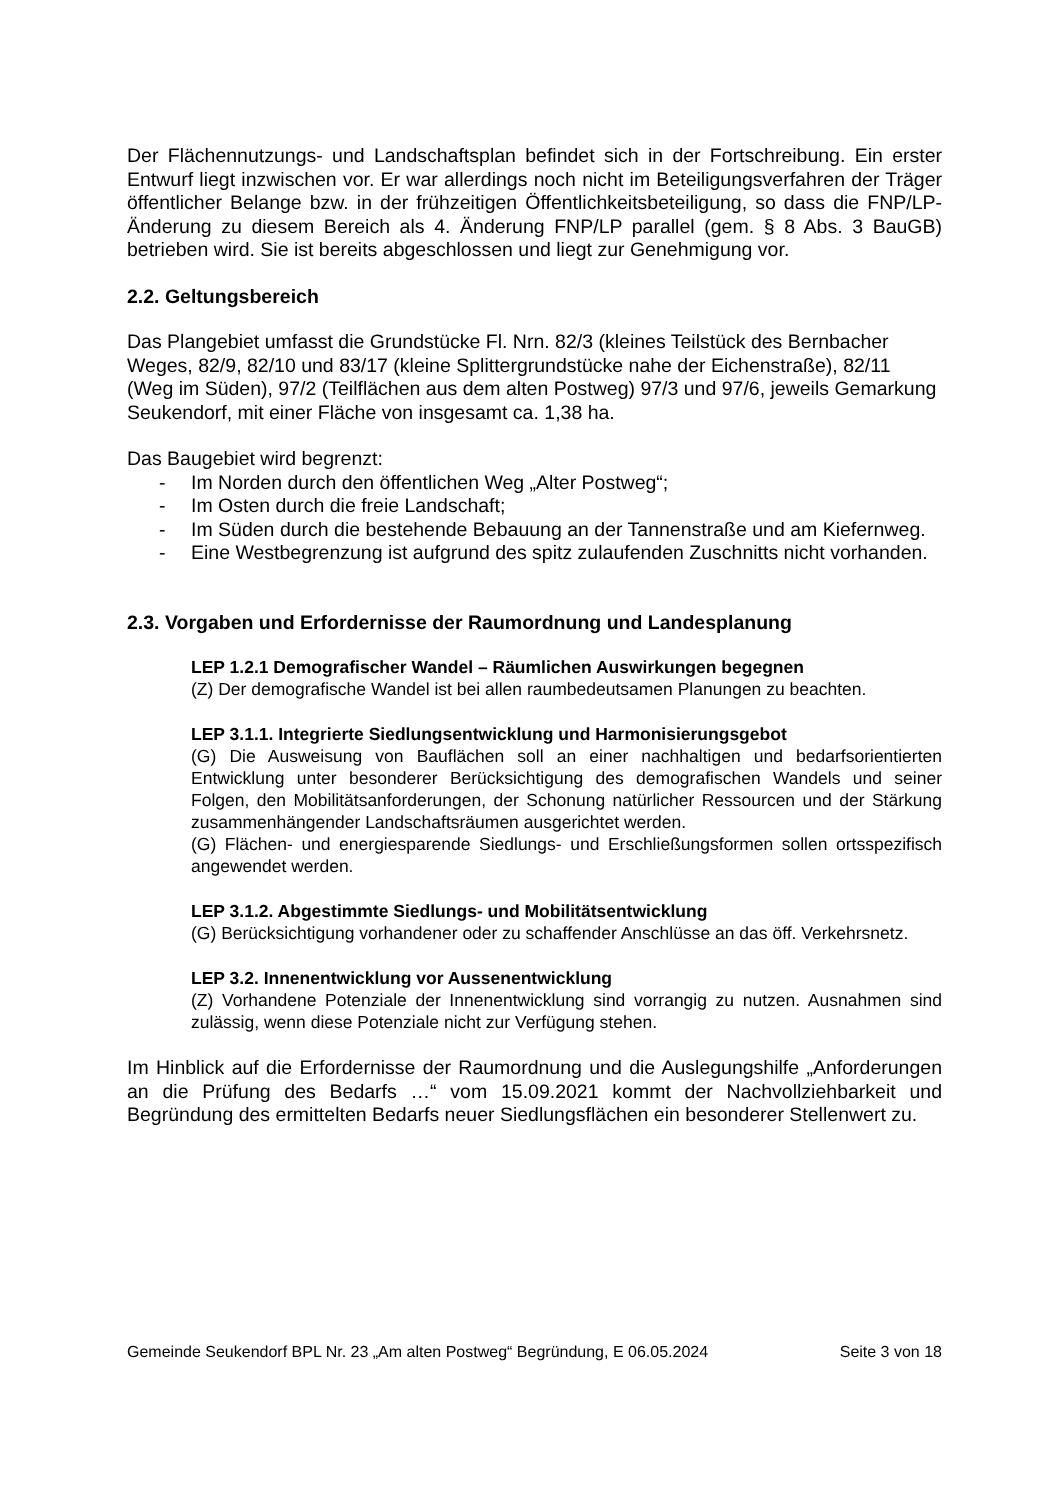Der Flächennutzungs- und Landschaftsplan befindet sich in der Fortschreibung. Ein erster Entwurf liegt inzwischen vor. Er war allerdings noch nicht im Beteiligungsverfahren der Träger öffentlicher Belange bzw. in der frühzeitigen Öffentlichkeitsbeteiligung, so dass die FNP/LP-Änderung zu diesem Bereich als 4. Änderung FNP/LP parallel (gem. § 8 Abs. 3 BauGB) betrieben wird. Sie ist bereits abgeschlossen und liegt zur Genehmigung vor.
2.2. Geltungsbereich
Das Plangebiet umfasst die Grundstücke Fl. Nrn. 82/3 (kleines Teilstück des Bernbacher Weges, 82/9, 82/10 und 83/17 (kleine Splittergrundstücke nahe der Eichenstraße), 82/11 (Weg im Süden), 97/2 (Teilflächen aus dem alten Postweg) 97/3 und 97/6, jeweils Gemarkung Seukendorf, mit einer Fläche von insgesamt ca. 1,38 ha.
Das Baugebiet wird begrenzt:
- Im Norden durch den öffentlichen Weg „Alter Postweg“;
- Im Osten durch die freie Landschaft;
- Im Süden durch die bestehende Bebauung an der Tannenstraße und am Kiefernweg.
- Eine Westbegrenzung ist aufgrund des spitz zulaufenden Zuschnitts nicht vorhanden.
2.3. Vorgaben und Erfordernisse der Raumordnung und Landesplanung
LEP 1.2.1 Demografischer Wandel – Räumlichen Auswirkungen begegnen
(Z) Der demografische Wandel ist bei allen raumbedeutsamen Planungen zu beachten.
LEP 3.1.1. Integrierte Siedlungsentwicklung und Harmonisierungsgebot
(G) Die Ausweisung von Bauflächen soll an einer nachhaltigen und bedarfsorientierten Entwicklung unter besonderer Berücksichtigung des demografischen Wandels und seiner Folgen, den Mobilitätsanforderungen, der Schonung natürlicher Ressourcen und der Stärkung zusammenhängender Landschaftsräumen ausgerichtet werden.
(G) Flächen- und energiesparende Siedlungs- und Erschließungsformen sollen ortsspezifisch angewendet werden.
LEP 3.1.2. Abgestimmte Siedlungs- und Mobilitätsentwicklung
(G) Berücksichtigung vorhandener oder zu schaffender Anschlüsse an das öff. Verkehrsnetz.
LEP 3.2. Innenentwicklung vor Aussenentwicklung
(Z) Vorhandene Potenziale der Innenentwicklung sind vorrangig zu nutzen. Ausnahmen sind zulässig, wenn diese Potenziale nicht zur Verfügung stehen.
Im Hinblick auf die Erfordernisse der Raumordnung und die Auslegungshilfe „Anforderungen an die Prüfung des Bedarfs …“ vom 15.09.2021 kommt der Nachvollziehbarkeit und Begründung des ermittelten Bedarfs neuer Siedlungsflächen ein besonderer Stellenwert zu.
Gemeinde Seukendorf BPL Nr. 23 „Am alten Postweg“ Begründung, E 06.05.2024 Seite 3 von 18